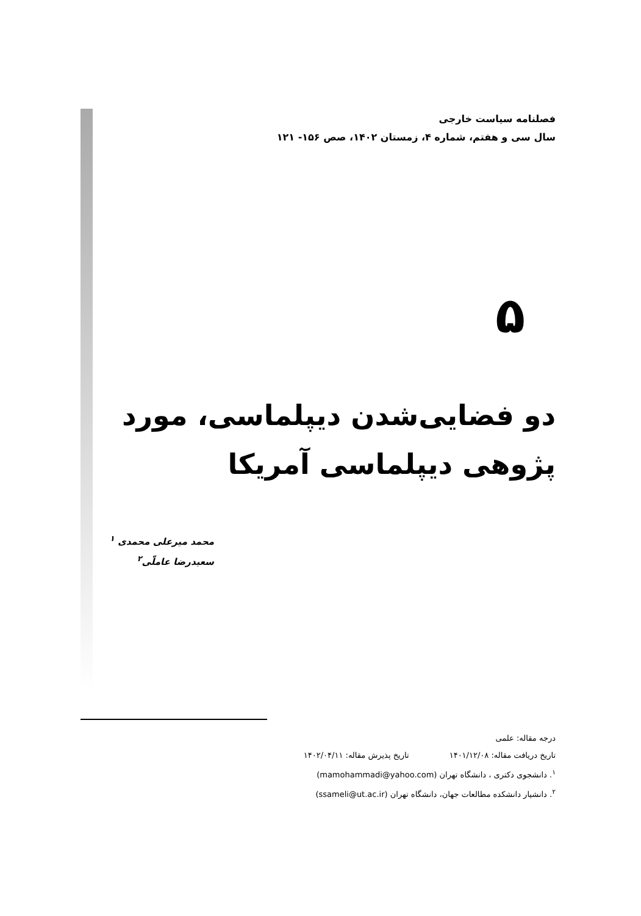فصلنامه سیاست خارجی
سال سی و هفتم، شماره ۴، زمستان ۱۴۰۲، صص ۱۵۶- ۱۲۱
۵
دو فضایی‌شدن دیپلماسی، مورد پژوهی دیپلماسی آمریکا
محمد میرعلی محمدی <sup>۱</sup>
سعیدرضا عاملّی<sup>۲</sup>
درجه مقاله: علمی
تاریخ دریافت مقاله: ۱۴۰۱/۱۲/۰۸ تاریخ پذیرش مقاله: ۱۴۰۲/۰۴/۱۱
<sup>۱</sup>. دانشجوی دکتری ، دانشگاه تهران (mamohammadi@yahoo.com)
<sup>۲</sup>. دانشیار دانشکده مطالعات جهان، دانشگاه تهران (ssameli@ut.ac.ir)